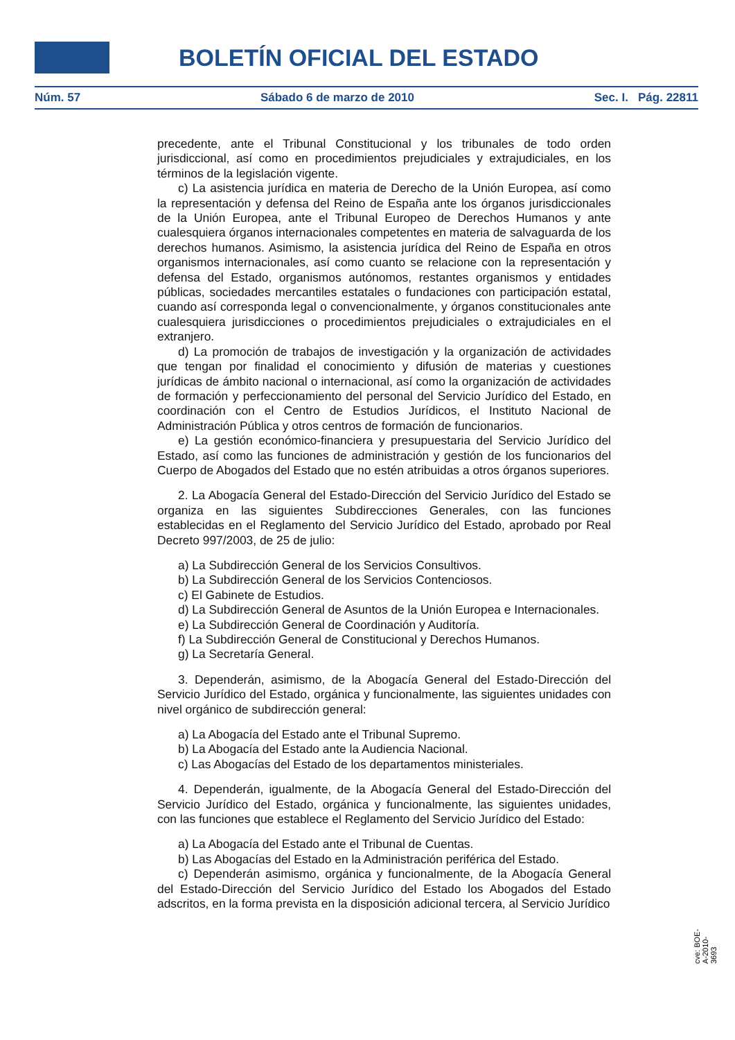BOLETÍN OFICIAL DEL ESTADO
Núm. 57 Sábado 6 de marzo de 2010 Sec. I. Pág. 22811
precedente, ante el Tribunal Constitucional y los tribunales de todo orden jurisdiccional, así como en procedimientos prejudiciales y extrajudiciales, en los términos de la legislación vigente.
c) La asistencia jurídica en materia de Derecho de la Unión Europea, así como la representación y defensa del Reino de España ante los órganos jurisdiccionales de la Unión Europea, ante el Tribunal Europeo de Derechos Humanos y ante cualesquiera órganos internacionales competentes en materia de salvaguarda de los derechos humanos. Asimismo, la asistencia jurídica del Reino de España en otros organismos internacionales, así como cuanto se relacione con la representación y defensa del Estado, organismos autónomos, restantes organismos y entidades públicas, sociedades mercantiles estatales o fundaciones con participación estatal, cuando así corresponda legal o convencionalmente, y órganos constitucionales ante cualesquiera jurisdicciones o procedimientos prejudiciales o extrajudiciales en el extranjero.
d) La promoción de trabajos de investigación y la organización de actividades que tengan por finalidad el conocimiento y difusión de materias y cuestiones jurídicas de ámbito nacional o internacional, así como la organización de actividades de formación y perfeccionamiento del personal del Servicio Jurídico del Estado, en coordinación con el Centro de Estudios Jurídicos, el Instituto Nacional de Administración Pública y otros centros de formación de funcionarios.
e) La gestión económico-financiera y presupuestaria del Servicio Jurídico del Estado, así como las funciones de administración y gestión de los funcionarios del Cuerpo de Abogados del Estado que no estén atribuidas a otros órganos superiores.
2. La Abogacía General del Estado-Dirección del Servicio Jurídico del Estado se organiza en las siguientes Subdirecciones Generales, con las funciones establecidas en el Reglamento del Servicio Jurídico del Estado, aprobado por Real Decreto 997/2003, de 25 de julio:
a) La Subdirección General de los Servicios Consultivos.
b) La Subdirección General de los Servicios Contenciosos.
c) El Gabinete de Estudios.
d) La Subdirección General de Asuntos de la Unión Europea e Internacionales.
e) La Subdirección General de Coordinación y Auditoría.
f) La Subdirección General de Constitucional y Derechos Humanos.
g) La Secretaría General.
3. Dependerán, asimismo, de la Abogacía General del Estado-Dirección del Servicio Jurídico del Estado, orgánica y funcionalmente, las siguientes unidades con nivel orgánico de subdirección general:
a) La Abogacía del Estado ante el Tribunal Supremo.
b) La Abogacía del Estado ante la Audiencia Nacional.
c) Las Abogacías del Estado de los departamentos ministeriales.
4. Dependerán, igualmente, de la Abogacía General del Estado-Dirección del Servicio Jurídico del Estado, orgánica y funcionalmente, las siguientes unidades, con las funciones que establece el Reglamento del Servicio Jurídico del Estado:
a) La Abogacía del Estado ante el Tribunal de Cuentas.
b) Las Abogacías del Estado en la Administración periférica del Estado.
c) Dependerán asimismo, orgánica y funcionalmente, de la Abogacía General del Estado-Dirección del Servicio Jurídico del Estado los Abogados del Estado adscritos, en la forma prevista en la disposición adicional tercera, al Servicio Jurídico
cve: BOE-A-2010-3693